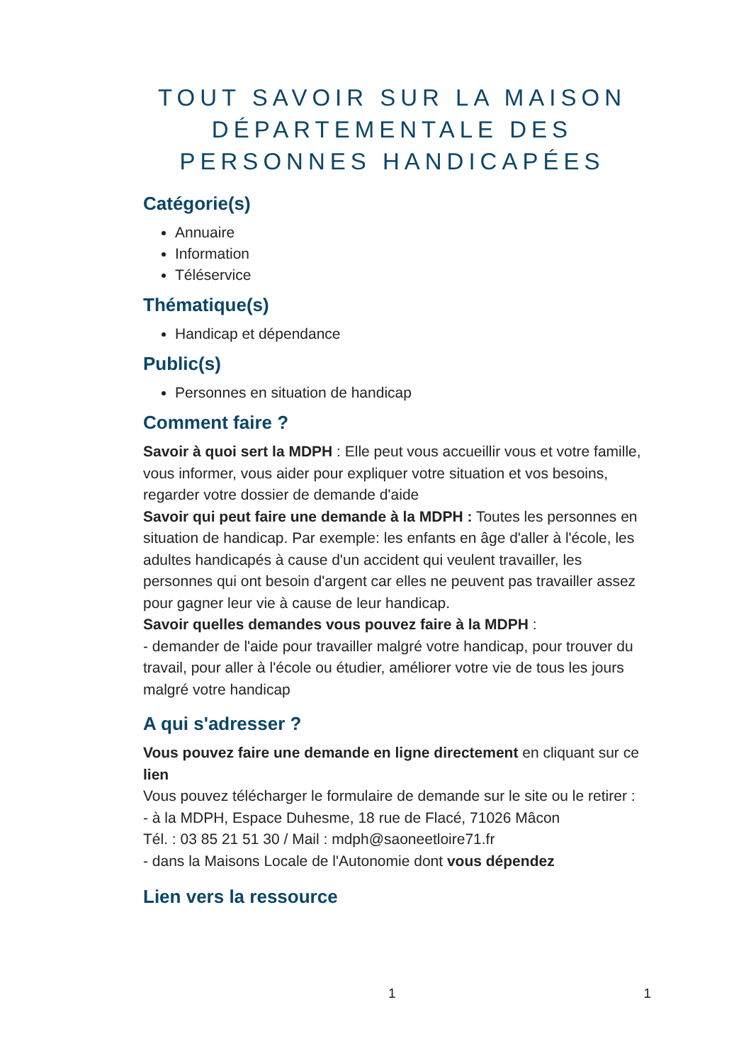TOUT SAVOIR SUR LA MAISON DÉPARTEMENTALE DES PERSONNES HANDICAPÉES
Catégorie(s)
Annuaire
Information
Téléservice
Thématique(s)
Handicap et dépendance
Public(s)
Personnes en situation de handicap
Comment faire ?
Savoir à quoi sert la MDPH : Elle peut vous accueillir vous et votre famille, vous informer, vous aider pour expliquer votre situation et vos besoins, regarder votre dossier de demande d'aide
Savoir qui peut faire une demande à la MDPH : Toutes les personnes en situation de handicap. Par exemple: les enfants en âge d'aller à l'école, les adultes handicapés à cause d'un accident qui veulent travailler, les personnes qui ont besoin d'argent car elles ne peuvent pas travailler assez pour gagner leur vie à cause de leur handicap.
Savoir quelles demandes vous pouvez faire à la MDPH :
- demander de l'aide pour travailler malgré votre handicap, pour trouver du travail, pour aller à l'école ou étudier, améliorer votre vie de tous les jours malgré votre handicap
A qui s'adresser ?
Vous pouvez faire une demande en ligne directement en cliquant sur ce lien
Vous pouvez télécharger le formulaire de demande sur le site ou le retirer :
- à la MDPH, Espace Duhesme, 18 rue de Flacé, 71026 Mâcon
Tél. : 03 85 21 51 30 / Mail : mdph@saoneetloire71.fr
- dans la Maisons Locale de l'Autonomie dont vous dépendez
Lien vers la ressource
1 1